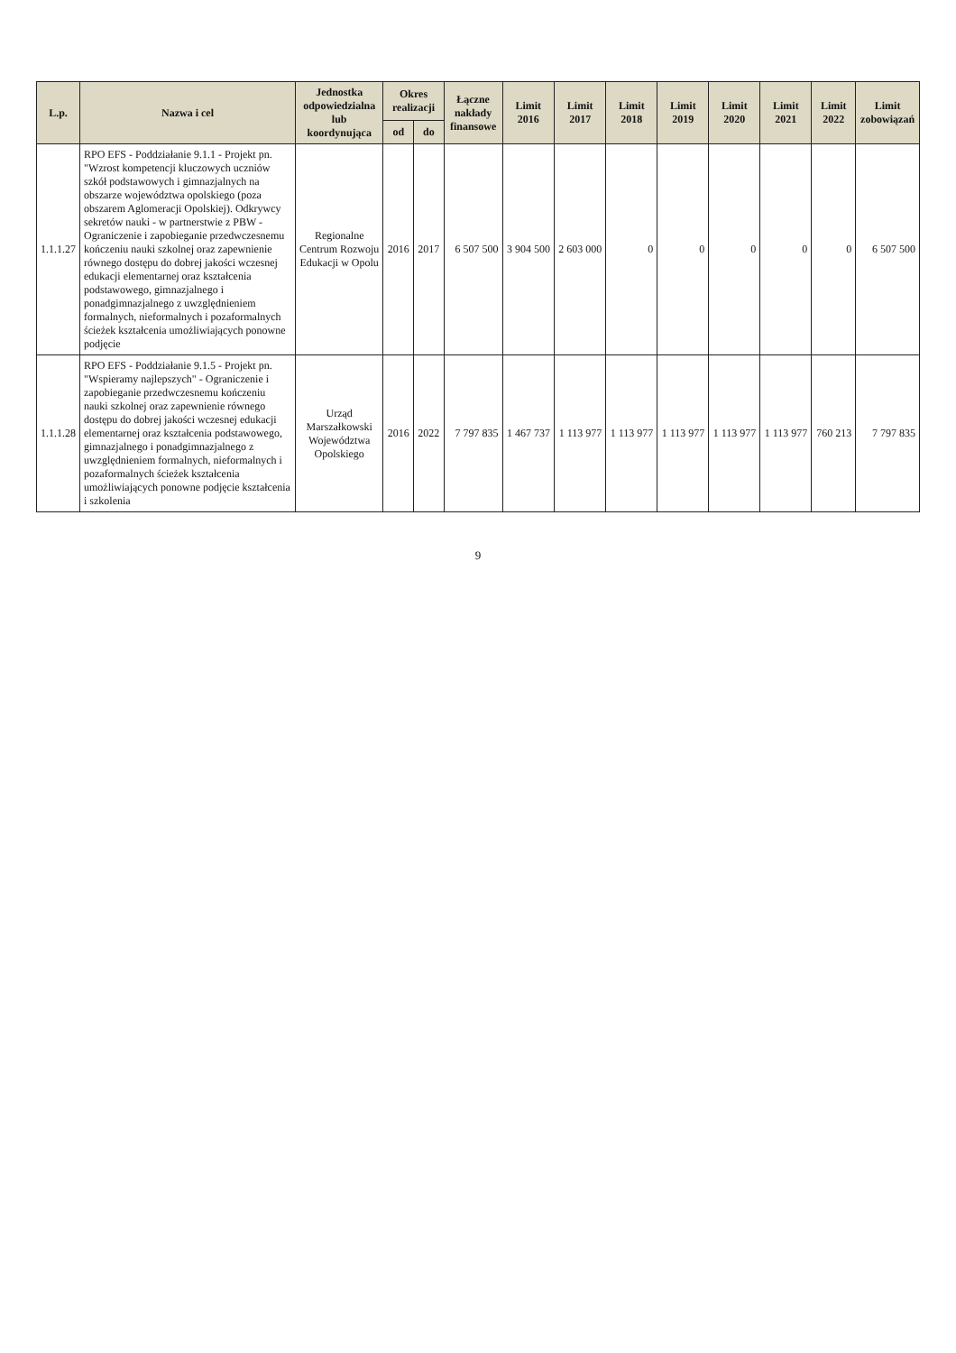| L.p. | Nazwa i cel | Jednostka odpowiedzialna lub koordynująca | Okres realizacji | | Łączne nakłady finansowe | Limit 2016 | Limit 2017 | Limit 2018 | Limit 2019 | Limit 2020 | Limit 2021 | Limit 2022 | Limit zobowiązań |
| --- | --- | --- | --- | --- | --- | --- | --- | --- | --- | --- | --- | --- | --- |
| | | | od | do | | | | | | | | | |
| 1.1.1.27 | RPO EFS - Poddziałanie 9.1.1 - Projekt pn. "Wzrost kompetencji kluczowych uczniów szkół podstawowych i gimnazjalnych na obszarze województwa opolskiego (poza obszarem Aglomeracji Opolskiej). Odkrywcy sekretów nauki - w partnerstwie z PBW - Ograniczenie i zapobieganie przedwczesnemu kończeniu nauki szkolnej oraz zapewnienie równego dostępu do dobrej jakości wczesnej edukacji elementarnej oraz kształcenia podstawowego, gimnazjalnego i ponadgimnazjalnego z uwzględnieniem formalnych, nieformalnych i pozaformalnych ścieżek kształcenia umożliwiających ponowne podjęcie | Regionalne Centrum Rozwoju Edukacji w Opolu | 2016 | 2017 | 6 507 500 | 3 904 500 | 2 603 000 | 0 | 0 | 0 | 0 | 0 | 6 507 500 |
| 1.1.1.28 | RPO EFS - Poddziałanie 9.1.5 - Projekt pn. "Wspieramy najlepszych" - Ograniczenie i zapobieganie przedwczesnemu kończeniu nauki szkolnej oraz zapewnienie równego dostępu do dobrej jakości wczesnej edukacji elementarnej oraz kształcenia podstawowego, gimnazjalnego i ponadgimnazjalnego z uwzględnieniem formalnych, nieformalnych i pozaformalnych ścieżek kształcenia umożliwiających ponowne podjęcie kształcenia i szkolenia | Urząd Marszałkowski Województwa Opolskiego | 2016 | 2022 | 7 797 835 | 1 467 737 | 1 113 977 | 1 113 977 | 1 113 977 | 1 113 977 | 1 113 977 | 760 213 | 7 797 835 |
9